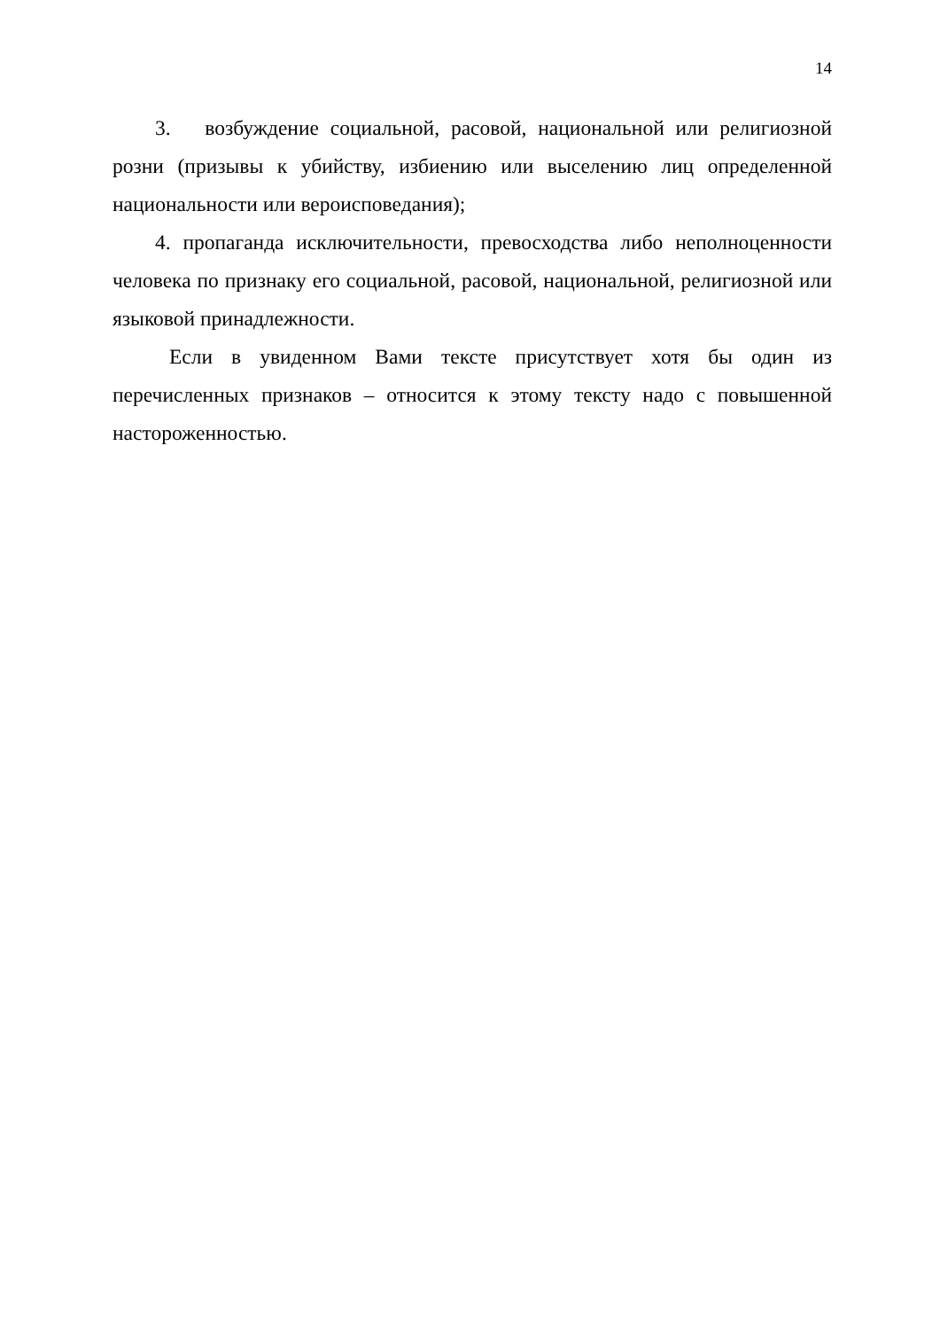14
3. возбуждение социальной, расовой, национальной или религиозной розни (призывы к убийству, избиению или выселению лиц определенной национальности или вероисповедания);
4. пропаганда исключительности, превосходства либо неполноценности человека по признаку его социальной, расовой, национальной, религиозной или языковой принадлежности.
Если в увиденном Вами тексте присутствует хотя бы один из перечисленных признаков – относится к этому тексту надо с повышенной настороженностью.